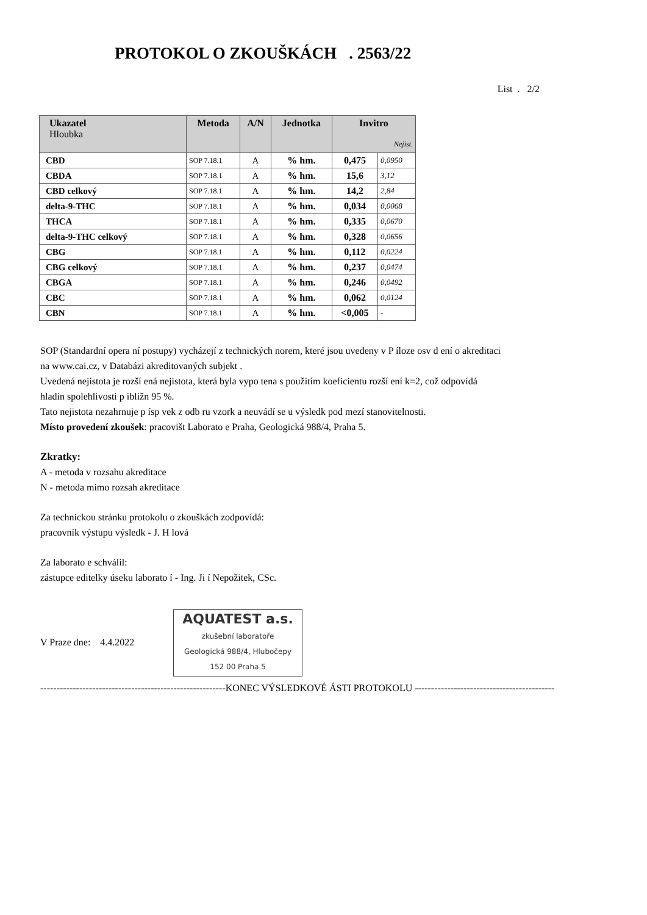PROTOKOL O ZKOUŠKÁCH . 2563/22
List . 2/2
| Ukazatel Hloubka | Metoda | A/N | Jednotka | Invitro Nejist. | |
| --- | --- | --- | --- | --- | --- |
| CBD | SOP 7.18.1 | A | % hm. | 0,475 | 0,0950 |
| CBDA | SOP 7.18.1 | A | % hm. | 15,6 | 3,12 |
| CBD celkový | SOP 7.18.1 | A | % hm. | 14,2 | 2,84 |
| delta-9-THC | SOP 7.18.1 | A | % hm. | 0,034 | 0,0068 |
| THCA | SOP 7.18.1 | A | % hm. | 0,335 | 0,0670 |
| delta-9-THC celkový | SOP 7.18.1 | A | % hm. | 0,328 | 0,0656 |
| CBG | SOP 7.18.1 | A | % hm. | 0,112 | 0,0224 |
| CBG celkový | SOP 7.18.1 | A | % hm. | 0,237 | 0,0474 |
| CBGA | SOP 7.18.1 | A | % hm. | 0,246 | 0,0492 |
| CBC | SOP 7.18.1 | A | % hm. | 0,062 | 0,0124 |
| CBN | SOP 7.18.1 | A | % hm. | <0,005 | - |
SOP (Standardní opera ní postupy) vycházejí z technických norem, které jsou uvedeny v P íloze osv d ení o akreditaci
na www.cai.cz, v Databázi akreditovaných subjekt .
Uvedená nejistota je rozší ená nejistota, která byla vypo tena s použitím koeficientu rozší ení k=2, což odpovídá
hladin spolehlivosti p ibližn 95 %.
Tato nejistota nezahrnuje p ísp vek z odb ru vzork a neuvádí se u výsledk pod mezí stanovitelnosti.
Místo provedení zkoušek: pracovišt Laborato e Praha, Geologická 988/4, Praha 5.
Zkratky:
A - metoda v rozsahu akreditace
N - metoda mimo rozsah akreditace
Za technickou stránku protokolu o zkouškách zodpovídá:
pracovník výstupu výsledk - J. H lová
Za laborato e schválil:
zástupce editelky úseku laborato í - Ing. Ji í Nepožitek, CSc.
V Praze dne: 4.4.2022 AQUATEST a.s.
zkušební laboratoře
Geologická 988/4, Hlubočepy
152 00 Praha 5
---------------------------------------------------------KONEC VÝSLEDKOVÉ ÁSTI PROTOKOLU -------------------------------------------